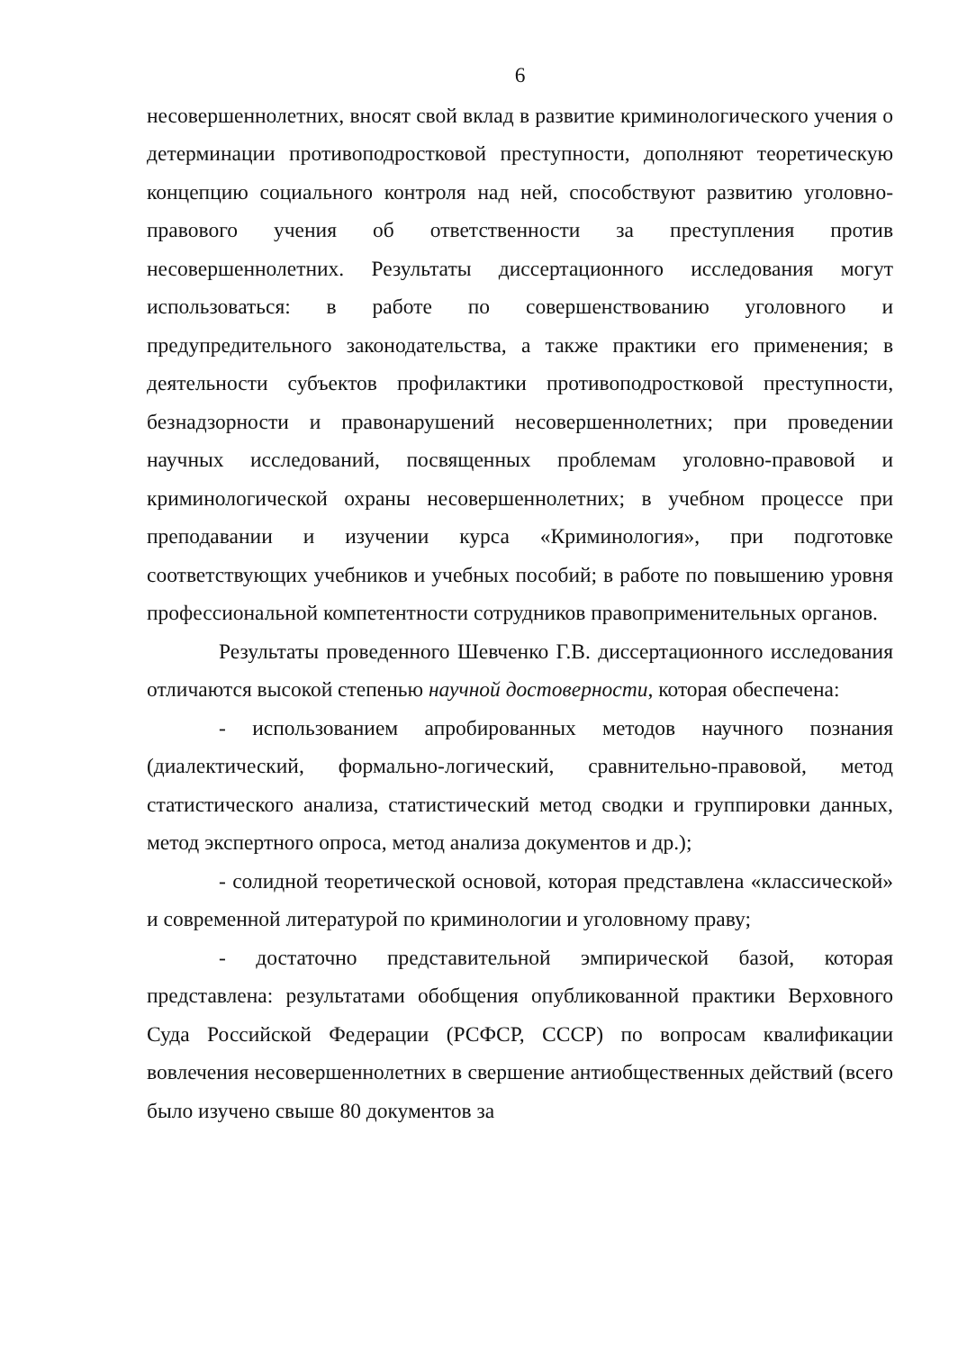6
несовершеннолетних, вносят свой вклад в развитие криминологического учения о детерминации противоподростковой преступности, дополняют теоретическую концепцию социального контроля над ней, способствуют развитию уголовно-правового учения об ответственности за преступления против несовершеннолетних. Результаты диссертационного исследования могут использоваться: в работе по совершенствованию уголовного и предупредительного законодательства, а также практики его применения; в деятельности субъектов профилактики противоподростковой преступности, безнадзорности и правонарушений несовершеннолетних; при проведении научных исследований, посвященных проблемам уголовно-правовой и криминологической охраны несовершеннолетних; в учебном процессе при преподавании и изучении курса «Криминология», при подготовке соответствующих учебников и учебных пособий; в работе по повышению уровня профессиональной компетентности сотрудников правоприменительных органов.
Результаты проведенного Шевченко Г.В. диссертационного исследования отличаются высокой степенью научной достоверности, которая обеспечена:
- использованием апробированных методов научного познания (диалектический, формально-логический, сравнительно-правовой, метод статистического анализа, статистический метод сводки и группировки данных, метод экспертного опроса, метод анализа документов и др.);
- солидной теоретической основой, которая представлена «классической» и современной литературой по криминологии и уголовному праву;
- достаточно представительной эмпирической базой, которая представлена: результатами обобщения опубликованной практики Верховного Суда Российской Федерации (РСФСР, СССР) по вопросам квалификации вовлечения несовершеннолетних в свершение антиобщественных действий (всего было изучено свыше 80 документов за